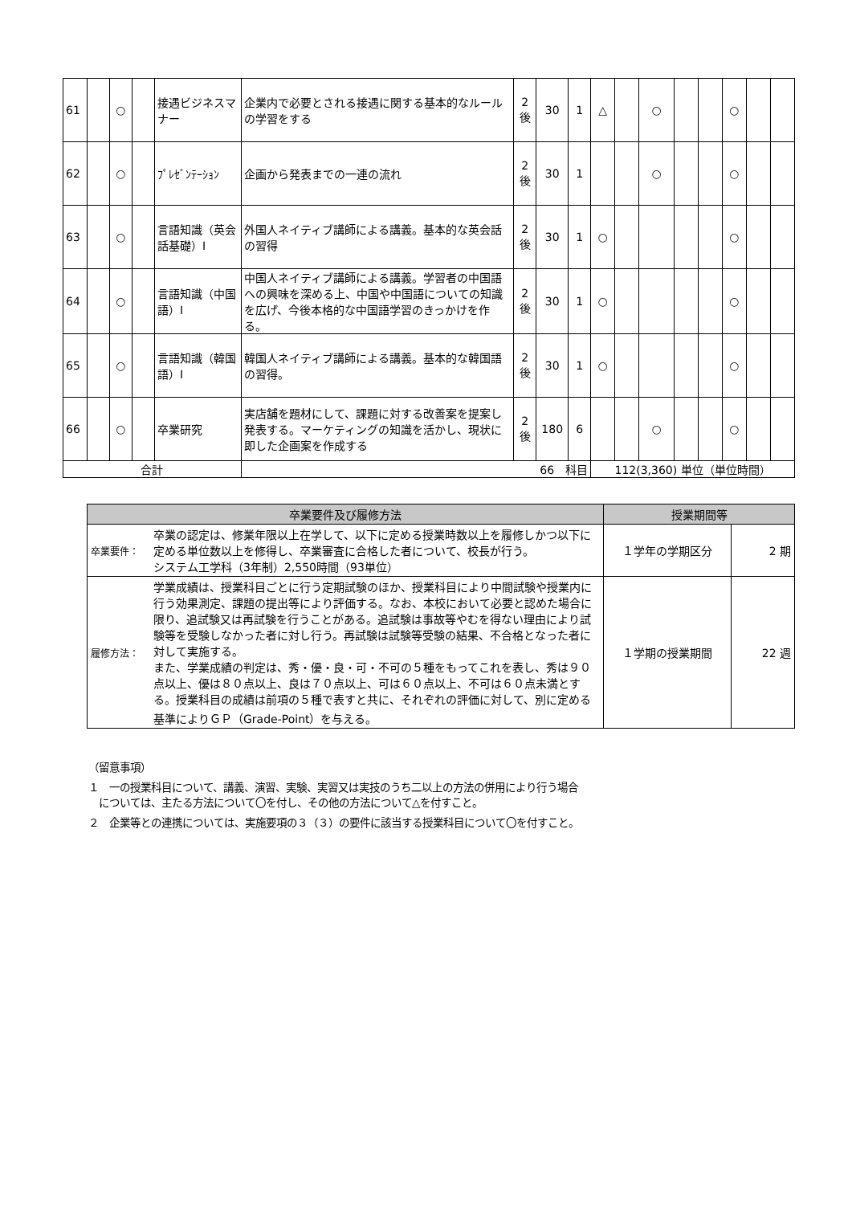| 61 | | ○ | | 接遇ビジネスマナー | 企業内で必要とされる接遇に関する基本的なルールの学習をする | 2 後 | 30 | 1 | △ | | ○ | | | ○ | | |
| 62 | | ○ | | ﾌﾟﾚｾﾞﾝﾃｰｼｮﾝ | 企画から発表までの一連の流れ | 2 後 | 30 | 1 | | | ○ | | | ○ | | |
| 63 | | ○ | | 言語知識（英会話基礎）Ⅰ | 外国人ネイティブ講師による講義。基本的な英会話の習得 | 2 後 | 30 | 1 | ○ | | | | | ○ | | |
| 64 | | ○ | | 言語知識（中国語）Ⅰ | 中国人ネイティブ講師による講義。学習者の中国語への興味を深める上、中国や中国語についての知識を広げ、今後本格的な中国語学習のきっかけを作る。 | 2 後 | 30 | 1 | ○ | | | | | ○ | | |
| 65 | | ○ | | 言語知識（韓国語）Ⅰ | 韓国人ネイティブ講師による講義。基本的な韓国語の習得。 | 2 後 | 30 | 1 | ○ | | | | | ○ | | |
| 66 | | ○ | | 卒業研究 | 実店舗を題材にして、課題に対する改善案を提案し発表する。マーケティングの知識を活かし、現状に即した企画案を作成する | 2 後 | 180 | 6 | | | ○ | | | ○ | | |
| 合計 | | | | | 66 科目 | | | | 112(3,360) 単位（単位時間） | | | | | | | |
| 卒業要件及び履修方法 | | 授業期間等 | |
| --- | --- | --- | --- |
| 卒業要件： | 卒業の認定は、修業年限以上在学して、以下に定める授業時数以上を履修しかつ以下に定める単位数以上を修得し、卒業審査に合格した者について、校長が行う。 システム工学科（3年制）2,550時間（93単位） | １学年の学期区分 | 2 期 |
| 履修方法： | 学業成績は、授業科目ごとに行う定期試験のほか、授業科目により中間試験や授業内に行う効果測定、課題の提出等により評価する。なお、本校において必要と認めた場合に限り、追試験又は再試験を行うことがある。追試験は事故等やむを得ない理由により試験等を受験しなかった者に対し行う。再試験は試験等受験の結果、不合格となった者に対して実施する。 また、学業成績の判定は、秀・優・良・可・不可の５種をもってこれを表し、秀は９０点以上、優は８０点以上、良は７０点以上、可は６０点以上、不可は６０点未満とする。授業科目の成績は前項の５種で表すと共に、それぞれの評価に対して、別に定める基準によりＧＰ（Grade-Point）を与える。 | １学期の授業期間 | 22 週 |
（留意事項）
１　一の授業科目について、講義、演習、実験、実習又は実技のうち二以上の方法の併用により行う場合
　については、主たる方法について〇を付し、その他の方法について△を付すこと。
２　企業等との連携については、実施要項の３（３）の要件に該当する授業科目について〇を付すこと。